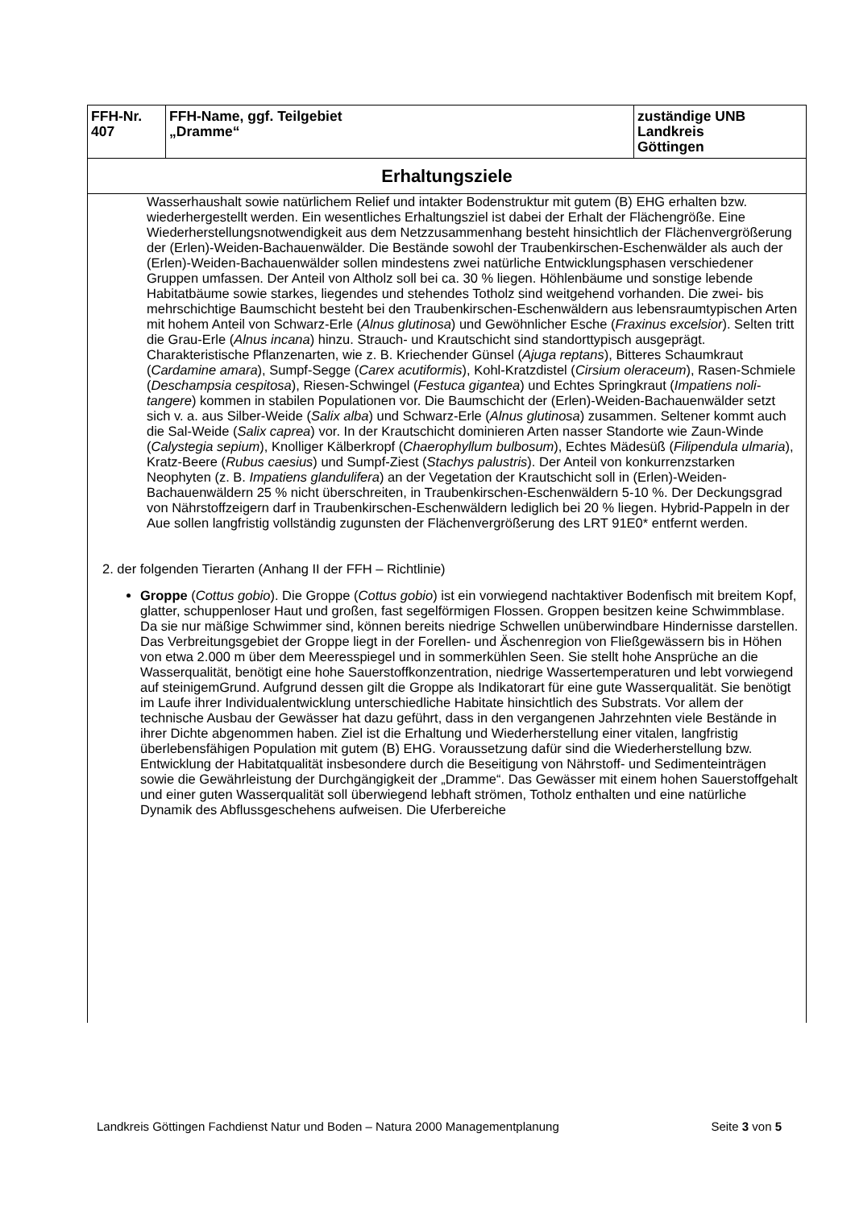| FFH-Nr. 407 | FFH-Name, ggf. Teilgebiet „Dramme“ | zuständige UNB Landkreis Göttingen |
| Erhaltungsziele | | |
| Wasserhaushalt sowie natürlichem Relief und intakter Bodenstruktur mit gutem (B) EHG erhalten bzw. wiederhergestellt werden. Ein wesentliches Erhaltungsziel ist dabei der Erhalt der Flächengröße. Eine Wiederherstellungsnotwendigkeit aus dem Netzzusammenhang besteht hinsichtlich der Flächenvergrößerung der (Erlen)-Weiden-Bachauenwälder. Die Bestände sowohl der Traubenkirschen-Eschenwälder als auch der (Erlen)-Weiden-Bachauenwälder sollen mindestens zwei natürliche Entwicklungsphasen verschiedener Gruppen umfassen. Der Anteil von Altholz soll bei ca. 30 % liegen. Höhlenbäume und sonstige lebende Habitatbäume sowie starkes, liegendes und stehendes Totholz sind weitgehend vorhanden. Die zwei- bis mehrschichtige Baumschicht besteht bei den Traubenkirschen-Eschenwäldern aus lebensraumtypischen Arten mit hohem Anteil von Schwarz-Erle ( Alnus glutinosa ) und Gewöhnlicher Esche ( Fraxinus excelsior ). Selten tritt die Grau-Erle ( Alnus incana ) hinzu. Strauch- und Krautschicht sind standorttypisch ausgeprägt. Charakteristische Pflanzenarten, wie z. B. Kriechender Günsel ( Ajuga reptans ), Bitteres Schaumkraut ( Cardamine amara ), Sumpf-Segge ( Carex acutiformis ), Kohl-Kratzdistel ( Cirsium oleraceum ), Rasen-Schmiele ( Deschampsia cespitosa ), Riesen-Schwingel ( Festuca gigantea ) und Echtes Springkraut ( Impatiens noli-tangere ) kommen in stabilen Populationen vor. Die Baumschicht der (Erlen)-Weiden-Bachauenwälder setzt sich v. a. aus Silber-Weide ( Salix alba ) und Schwarz-Erle ( Alnus glutinosa ) zusammen. Seltener kommt auch die Sal-Weide ( Salix caprea ) vor. In der Krautschicht dominieren Arten nasser Standorte wie Zaun-Winde ( Calystegia sepium ), Knolliger Kälberkropf ( Chaerophyllum bulbosum ), Echtes Mädesüß ( Filipendula ulmaria ), Kratz-Beere ( Rubus caesius ) und Sumpf-Ziest ( Stachys palustris ). Der Anteil von konkurrenzstarken Neophyten (z. B. Impatiens glandulifera ) an der Vegetation der Krautschicht soll in (Erlen)-Weiden-Bachauenwäldern 25 % nicht überschreiten, in Traubenkirschen-Eschenwäldern 5-10 %. Der Deckungsgrad von Nährstoffzeigern darf in Traubenkirschen-Eschenwäldern lediglich bei 20 % liegen. Hybrid-Pappeln in der Aue sollen langfristig vollständig zugunsten der Flächenvergrößerung des LRT 91E0* entfernt werden. 2. der folgenden Tierarten (Anhang II der FFH – Richtlinie) Groppe ( Cottus gobio ). Die Groppe ( Cottus gobio ) ist ein vorwiegend nachtaktiver Bodenfisch mit breitem Kopf, glatter, schuppenloser Haut und großen, fast segelförmigen Flossen. Groppen besitzen keine Schwimmblase. Da sie nur mäßige Schwimmer sind, können bereits niedrige Schwellen unüberwindbare Hindernisse darstellen. Das Verbreitungsgebiet der Groppe liegt in der Forellen- und Äschenregion von Fließgewässern bis in Höhen von etwa 2.000 m über dem Meeresspiegel und in sommerkühlen Seen. Sie stellt hohe Ansprüche an die Wasserqualität, benötigt eine hohe Sauerstoffkonzentration, niedrige Wassertemperaturen und lebt vorwiegend auf steinigemGrund. Aufgrund dessen gilt die Groppe als Indikatorart für eine gute Wasserqualität. Sie benötigt im Laufe ihrer Individualentwicklung unterschiedliche Habitate hinsichtlich des Substrats. Vor allem der technische Ausbau der Gewässer hat dazu geführt, dass in den vergangenen Jahrzehnten viele Bestände in ihrer Dichte abgenommen haben. Ziel ist die Erhaltung und Wiederherstellung einer vitalen, langfristig überlebensfähigen Population mit gutem (B) EHG. Voraussetzung dafür sind die Wiederherstellung bzw. Entwicklung der Habitatqualität insbesondere durch die Beseitigung von Nährstoff- und Sedimenteinträgen sowie die Gewährleistung der Durchgängigkeit der „Dramme“. Das Gewässer mit einem hohen Sauerstoffgehalt und einer guten Wasserqualität soll überwiegend lebhaft strömen, Totholz enthalten und eine natürliche Dynamik des Abflussgeschehens aufweisen. Die Uferbereiche | | |
Landkreis Göttingen Fachdienst Natur und Boden – Natura 2000 Managementplanung Seite 3 von 5